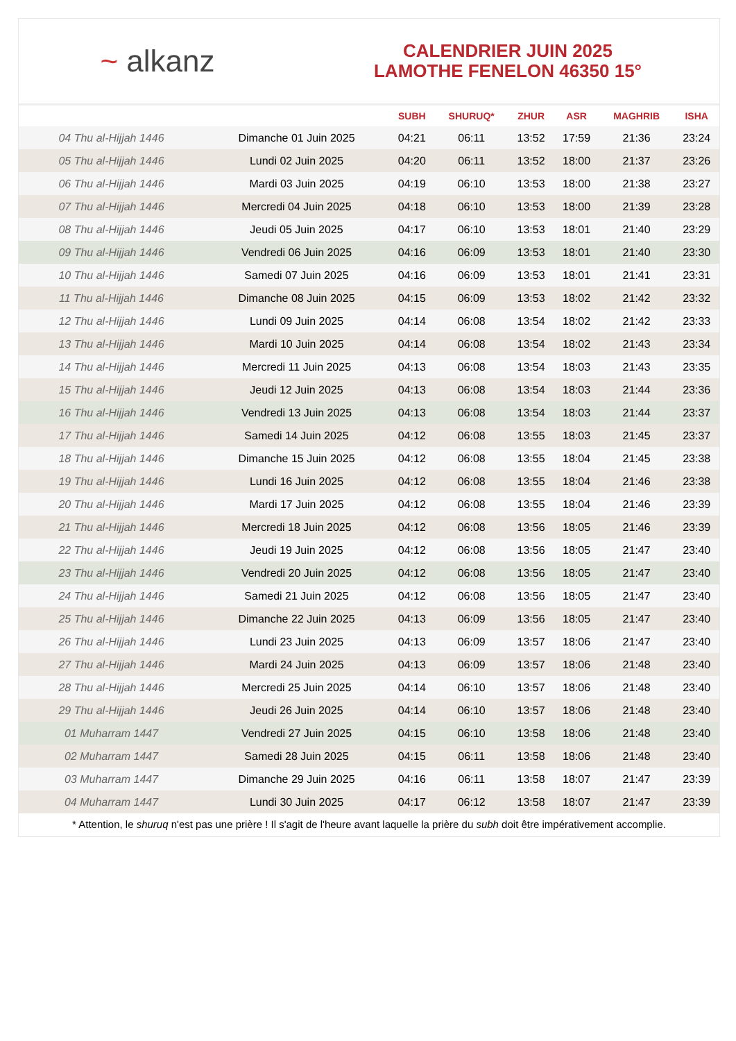~ alkanz
CALENDRIER JUIN 2025
LAMOTHE FENELON 46350 15°
| | | SUBH | SHURUQ* | ZHUR | ASR | MAGHRIB | ISHA |
| --- | --- | --- | --- | --- | --- | --- | --- |
| 04 Thu al-Hijjah 1446 | Dimanche 01 Juin 2025 | 04:21 | 06:11 | 13:52 | 17:59 | 21:36 | 23:24 |
| 05 Thu al-Hijjah 1446 | Lundi 02 Juin 2025 | 04:20 | 06:11 | 13:52 | 18:00 | 21:37 | 23:26 |
| 06 Thu al-Hijjah 1446 | Mardi 03 Juin 2025 | 04:19 | 06:10 | 13:53 | 18:00 | 21:38 | 23:27 |
| 07 Thu al-Hijjah 1446 | Mercredi 04 Juin 2025 | 04:18 | 06:10 | 13:53 | 18:00 | 21:39 | 23:28 |
| 08 Thu al-Hijjah 1446 | Jeudi 05 Juin 2025 | 04:17 | 06:10 | 13:53 | 18:01 | 21:40 | 23:29 |
| 09 Thu al-Hijjah 1446 | Vendredi 06 Juin 2025 | 04:16 | 06:09 | 13:53 | 18:01 | 21:40 | 23:30 |
| 10 Thu al-Hijjah 1446 | Samedi 07 Juin 2025 | 04:16 | 06:09 | 13:53 | 18:01 | 21:41 | 23:31 |
| 11 Thu al-Hijjah 1446 | Dimanche 08 Juin 2025 | 04:15 | 06:09 | 13:53 | 18:02 | 21:42 | 23:32 |
| 12 Thu al-Hijjah 1446 | Lundi 09 Juin 2025 | 04:14 | 06:08 | 13:54 | 18:02 | 21:42 | 23:33 |
| 13 Thu al-Hijjah 1446 | Mardi 10 Juin 2025 | 04:14 | 06:08 | 13:54 | 18:02 | 21:43 | 23:34 |
| 14 Thu al-Hijjah 1446 | Mercredi 11 Juin 2025 | 04:13 | 06:08 | 13:54 | 18:03 | 21:43 | 23:35 |
| 15 Thu al-Hijjah 1446 | Jeudi 12 Juin 2025 | 04:13 | 06:08 | 13:54 | 18:03 | 21:44 | 23:36 |
| 16 Thu al-Hijjah 1446 | Vendredi 13 Juin 2025 | 04:13 | 06:08 | 13:54 | 18:03 | 21:44 | 23:37 |
| 17 Thu al-Hijjah 1446 | Samedi 14 Juin 2025 | 04:12 | 06:08 | 13:55 | 18:03 | 21:45 | 23:37 |
| 18 Thu al-Hijjah 1446 | Dimanche 15 Juin 2025 | 04:12 | 06:08 | 13:55 | 18:04 | 21:45 | 23:38 |
| 19 Thu al-Hijjah 1446 | Lundi 16 Juin 2025 | 04:12 | 06:08 | 13:55 | 18:04 | 21:46 | 23:38 |
| 20 Thu al-Hijjah 1446 | Mardi 17 Juin 2025 | 04:12 | 06:08 | 13:55 | 18:04 | 21:46 | 23:39 |
| 21 Thu al-Hijjah 1446 | Mercredi 18 Juin 2025 | 04:12 | 06:08 | 13:56 | 18:05 | 21:46 | 23:39 |
| 22 Thu al-Hijjah 1446 | Jeudi 19 Juin 2025 | 04:12 | 06:08 | 13:56 | 18:05 | 21:47 | 23:40 |
| 23 Thu al-Hijjah 1446 | Vendredi 20 Juin 2025 | 04:12 | 06:08 | 13:56 | 18:05 | 21:47 | 23:40 |
| 24 Thu al-Hijjah 1446 | Samedi 21 Juin 2025 | 04:12 | 06:08 | 13:56 | 18:05 | 21:47 | 23:40 |
| 25 Thu al-Hijjah 1446 | Dimanche 22 Juin 2025 | 04:13 | 06:09 | 13:56 | 18:05 | 21:47 | 23:40 |
| 26 Thu al-Hijjah 1446 | Lundi 23 Juin 2025 | 04:13 | 06:09 | 13:57 | 18:06 | 21:47 | 23:40 |
| 27 Thu al-Hijjah 1446 | Mardi 24 Juin 2025 | 04:13 | 06:09 | 13:57 | 18:06 | 21:48 | 23:40 |
| 28 Thu al-Hijjah 1446 | Mercredi 25 Juin 2025 | 04:14 | 06:10 | 13:57 | 18:06 | 21:48 | 23:40 |
| 29 Thu al-Hijjah 1446 | Jeudi 26 Juin 2025 | 04:14 | 06:10 | 13:57 | 18:06 | 21:48 | 23:40 |
| 01 Muharram 1447 | Vendredi 27 Juin 2025 | 04:15 | 06:10 | 13:58 | 18:06 | 21:48 | 23:40 |
| 02 Muharram 1447 | Samedi 28 Juin 2025 | 04:15 | 06:11 | 13:58 | 18:06 | 21:48 | 23:40 |
| 03 Muharram 1447 | Dimanche 29 Juin 2025 | 04:16 | 06:11 | 13:58 | 18:07 | 21:47 | 23:39 |
| 04 Muharram 1447 | Lundi 30 Juin 2025 | 04:17 | 06:12 | 13:58 | 18:07 | 21:47 | 23:39 |
* Attention, le shuruq n'est pas une prière ! Il s'agit de l'heure avant laquelle la prière du subh doit être impérativement accomplie.